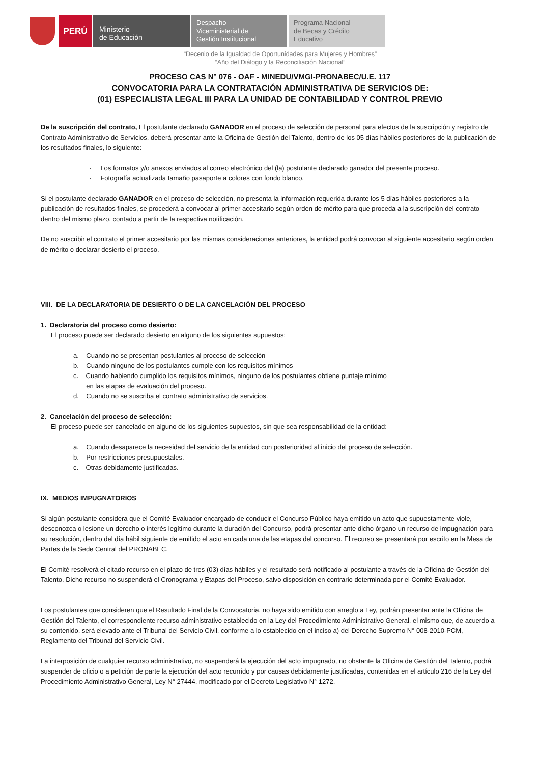PERÚ
Ministerio
de Educación
Despacho
Viceministerial de
Gestión Institucional
Programa Nacional
de Becas y Crédito
Educativo
“Decenio de la Igualdad de Oportunidades para Mujeres y Hombres”
“Año del Diálogo y la Reconciliación Nacional”
PROCESO CAS N° 076 - OAF - MINEDU/VMGI-PRONABEC/U.E. 117
CONVOCATORIA PARA LA CONTRATACIÓN ADMINISTRATIVA DE SERVICIOS DE:
(01) ESPECIALISTA LEGAL III PARA LA UNIDAD DE CONTABILIDAD Y CONTROL PREVIO
De la suscripción del contrato, El postulante declarado GANADOR en el proceso de selección de personal para efectos de la suscripción y registro de Contrato Administrativo de Servicios, deberá presentar ante la Oficina de Gestión del Talento, dentro de los 05 días hábiles posteriores de la publicación de los resultados finales, lo siguiente:
· Los formatos y/o anexos enviados al correo electrónico del (la) postulante declarado ganador del presente proceso.
· Fotografía actualizada tamaño pasaporte a colores con fondo blanco.
Si el postulante declarado GANADOR en el proceso de selección, no presenta la información requerida durante los 5 días hábiles posteriores a la publicación de resultados finales, se procederá a convocar al primer accesitario según orden de mérito para que proceda a la suscripción del contrato dentro del mismo plazo, contado a partir de la respectiva notificación.
De no suscribir el contrato el primer accesitario por las mismas consideraciones anteriores, la entidad podrá convocar al siguiente accesitario según orden de mérito o declarar desierto el proceso.
VIII. DE LA DECLARATORIA DE DESIERTO O DE LA CANCELACIÓN DEL PROCESO
1. Declaratoria del proceso como desierto:
El proceso puede ser declarado desierto en alguno de los siguientes supuestos:
a. Cuando no se presentan postulantes al proceso de selección
b. Cuando ninguno de los postulantes cumple con los requisitos mínimos
c. Cuando habiendo cumplido los requisitos mínimos, ninguno de los postulantes obtiene puntaje mínimo
en las etapas de evaluación del proceso.
d. Cuando no se suscriba el contrato administrativo de servicios.
2. Cancelación del proceso de selección:
El proceso puede ser cancelado en alguno de los siguientes supuestos, sin que sea responsabilidad de la entidad:
a. Cuando desaparece la necesidad del servicio de la entidad con posterioridad al inicio del proceso de selección.
b. Por restricciones presupuestales.
c. Otras debidamente justificadas.
IX. MEDIOS IMPUGNATORIOS
Si algún postulante considera que el Comité Evaluador encargado de conducir el Concurso Público haya emitido un acto que supuestamente viole, desconozca o lesione un derecho o interés legítimo durante la duración del Concurso, podrá presentar ante dicho órgano un recurso de impugnación para su resolución, dentro del día hábil siguiente de emitido el acto en cada una de las etapas del concurso. El recurso se presentará por escrito en la Mesa de Partes de la Sede Central del PRONABEC.
El Comité resolverá el citado recurso en el plazo de tres (03) días hábiles y el resultado será notificado al postulante a través de la Oficina de Gestión del Talento. Dicho recurso no suspenderá el Cronograma y Etapas del Proceso, salvo disposición en contrario determinada por el Comité Evaluador.
Los postulantes que consideren que el Resultado Final de la Convocatoria, no haya sido emitido con arreglo a Ley, podrán presentar ante la Oficina de Gestión del Talento, el correspondiente recurso administrativo establecido en la Ley del Procedimiento Administrativo General, el mismo que, de acuerdo a su contenido, será elevado ante el Tribunal del Servicio Civil, conforme a lo establecido en el inciso a) del Derecho Supremo N° 008-2010-PCM, Reglamento del Tribunal del Servicio Civil.
La interposición de cualquier recurso administrativo, no suspenderá la ejecución del acto impugnado, no obstante la Oficina de Gestión del Talento, podrá suspender de oficio o a petición de parte la ejecución del acto recurrido y por causas debidamente justificadas, contenidas en el artículo 216 de la Ley del Procedimiento Administrativo General, Ley N° 27444, modificado por el Decreto Legislativo N° 1272.